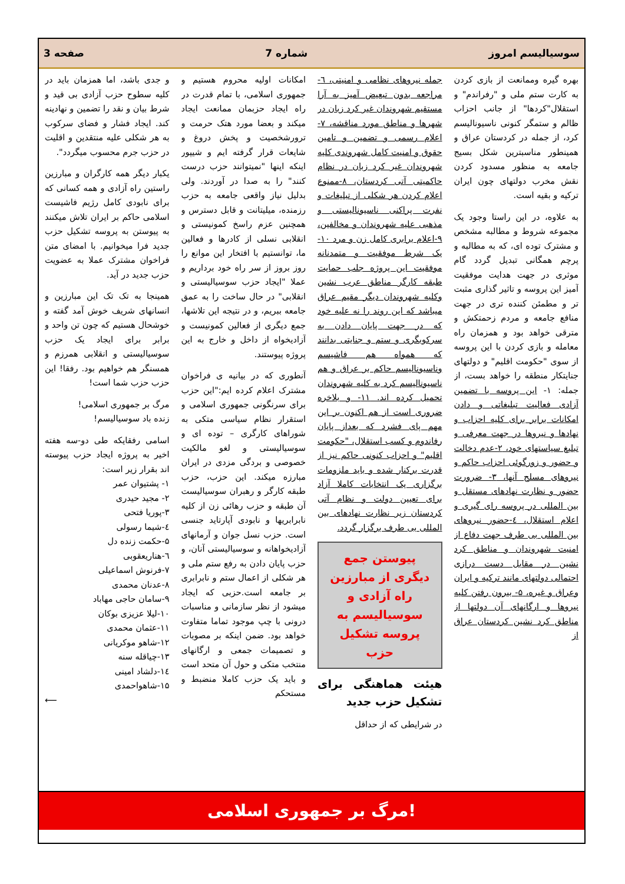سوسیالیسم امروز شماره 7 صفحه 3
بهره گیره وممانعت از بازی کردن به کارت ستم ملی و "رفراندم" و استقلال"کردها" از جانب احزاب ظالم و ستمگر کنونی ناسیونالیسم کرد، از جمله در کردستان عراق و همینطور مناسبترین شکل بسیج جامعه به منظور مسدود کردن نقش مخرب دولتهای چون ایران ترکیه و بقیه است.
به علاوه، در این راستا وجود یک مجموعه شروط و مطالبه مشخص و مشترک توده ای، که به مطالبه و پرچم همگانی تبدیل گردد گام موثری در جهت هدایت موفقیت آمیز این پروسه و تاثیر گذاری مثبت تر و مطمئن کننده تری در جهت منافع جامعه و مردم زحمتکش و مترقی خواهد بود و همزمان راه معامله و بازی کردن با این پروسه از سوی "حکومت اقلیم" و دولتهای جنایتکار منطقه را خواهد بست، از جمله: ۱- این پروسه با تضمین آزادی فعالیت تبلیغاتی و دادن امکانات برابر برای کلیه احزاب و نهادها و نیروها در جهت معرفی و تبلیغ سیاستهای خود، ۲-عدم دخالت و حضور و زورگوئی احزاب حاکم و نیروهای مسلح آنها، ۳- ضرورت حضور و نظارت نهادهای مستقل و بین المللی در پروسه رای گیری و اعلام استقلال، ٤-حضور نیروهای بین المللی بی طرف جهت دفاع از امنیت شهروندان و مناطق کرد نشین در مقابل دست درازی احتمالی دولتهای مانند ترکیه و ایران وعراق و غیره، ۵- بیرون رفتن کلیه نیروها و ارگانهای آن دولتها از مناطق کرد نشین کردستان عراق از
جمله نیروهای نظامی و امنیتی، ٦-مراجعه بدون تبعیض آمیز به آرا مستقیم شهروندان غیر کرد زبان در شهرها و مناطق مورد مناقشه، ۷-اعلام رسمی و تضمین و تامین حقوق و امنیت کامل شهروندی کلیه شهروندان غیر کرد زبان در نظام حاکمیتی آتی کردستان، ۸-ممنوع اعلام کردن هر شکلی از تبلیغات و نفرت پراکنی ناسیونالیستی و مذهبی علیه شهروندان و مخالفین، ۹-اعلام برابری کامل زن و مرد ۱۰- یک شرط موفقیت و متمدنانه موفقیت این پروژه جلب حمایت طبقه کارگر مناطق عرب نشین وکلیه شهروندان دیگر مقیم عراق میباشد که این روند را نه علیه خود که در جهت پایان دادن به سرکوبگری و ستم و جنایتی بدانند که همواه هم فاشیسم وناسیونالیسم حاکم بر عراق و هم ناسیونالیسم کرد به کلیه شهروندان تحمیل کرده اند. ۱۱- و بلاخره ضروری است از هم اکنون بر این مهم پای فشرد که بعداز پایان رفاندوم و کسب استقلال، "حکومت اقلیم" و احزاب کنونی حاکم نیز از قدرت برکنار شده و باید ملزومات برگزاری یک انتخابات کاملا آزاد برای تعیین دولت و نظام آتی کردستان زیر نظارت نهادهای بین المللی بی طرف برگزار گردد.
پیوستن جمع دیگری از مبارزین راه آزادی و سوسیالیسم به پروسه تشکیل حزب
هیئت هماهنگی برای تشکیل حزب جدید
در شرایطی که از حداقل
امکانات اولیه محروم هستیم و جمهوری اسلامی، با تمام قدرت در راه ایجاد حزبمان ممانعت ایجاد میکند و بعضا مورد هتک حرمت و ترورشخصیت و پخش دروغ و شایعات قرار گرفته ایم و شیپور اینکه اینها "نمیتوانند حزب درست کنند" را به صدا در آوردند. ولی بدلیل نیاز واقعی جامعه به حزب رزمنده، میلیتانت و قابل دسترس و همچنین عزم راسخ کمونیستی و انقلابی نسلی از کادرها و فعالین ما، توانستیم با افتخار این موانع را روز بروز از سر راه خود برداریم و عملا "ایجاد حزب سوسیالیستی و انقلابی" در حال ساخت را به عمق جامعه ببریم، و در نتیجه این تلاشها، جمع دیگری از فعالین کمونیست و آزادیخواه از داخل و خارج به این پروژه پیوستند.
آنطوری که در بیانیه ی فراخوان مشترک اعلام کرده ایم:"این حزب برای سرنگونی جمهوری اسلامی و استقرار نظام سیاسی متکی به شوراهای کارگری – توده ای و سوسیالیستی و لغو مالکیت خصوصی و بردگی مزدی در ایران مبارزه میکند. این حزب، حزب طبقه کارگر و رهبران سوسیالیست آن طبقه و حزب رهائی زن از کلیه نابرابریها و نابودی آپارتاید جنسی است. حزب نسل جوان و آرمانهای آزادیخواهانه و سوسیالیستی آنان، و حزب پایان دادن به رفع ستم ملی و هر شکلی از اعمال ستم و نابرابری بر جامعه است.حزبی که ایجاد میشود از نظر سازمانی و مناسبات درونی با چپ موجود تماما متفاوت خواهد بود. ضمن اینکه بر مصوبات و تصمیمات جمعی و ارگانهای منتخب متکی و حول آن متحد است و باید یک حزب کاملا منضبط و مستحکم
و جدی باشد، اما همزمان باید در کلیه سطوح حزب آزادی بی قید و شرط بیان و نقد را تضمین و نهادینه کند. ایجاد فشار و فضای سرکوب به هر شکلی علیه منتقدین و اقلیت در حزب جرم محسوب میگردد".
یکبار دیگر همه کارگران و مبارزین راستین راه آزادی و همه کسانی که برای نابودی کامل رژیم فاشیست اسلامی حاکم بر ایران تلاش میکنند به پیوستن به پروسه تشکیل حزب جدید فرا میخوانیم. با امضای متن فراخوان مشترک عملا به عضویت حزب جدید در آید.
همینجا به تک تک این مبارزین و انسانهای شریف خوش آمد گفته و خوشحال هستیم که چون تن واحد و برابر برای ایجاد یک حزب سوسیالیستی و انقلابی همرزم و همسنگر هم خواهیم بود. رفقا! این حزب حزب شما است!
مرگ بر جمهوری اسلامی!
زنده باد سوسیالیسم!
اسامی رفقایکه طی دو-سه هفته اخیر به پروژه ایجاد حزب پیوسته اند بقرار زیر است:
۱- پشتیوان عمر
۲- مجید حیدری
۳-پوریا فتحی
٤-شیما رسولی
۵-حکمت زنده دل
٦-هناریعقوبی
۷-فرنوش اسماعیلی
۸-عدنان محمدی
۹-سامان حاجی مهاباد
۱۰-لیلا عزیزی بوکان
۱۱-عثمان محمدی
۱۲-شاهو موکریانی
۱۳-چیاقله سنه
۱٤-دلشاد امینی
۱۵-شاهواحمدی
⟵
مرگ بر جمهوری اسلامی!